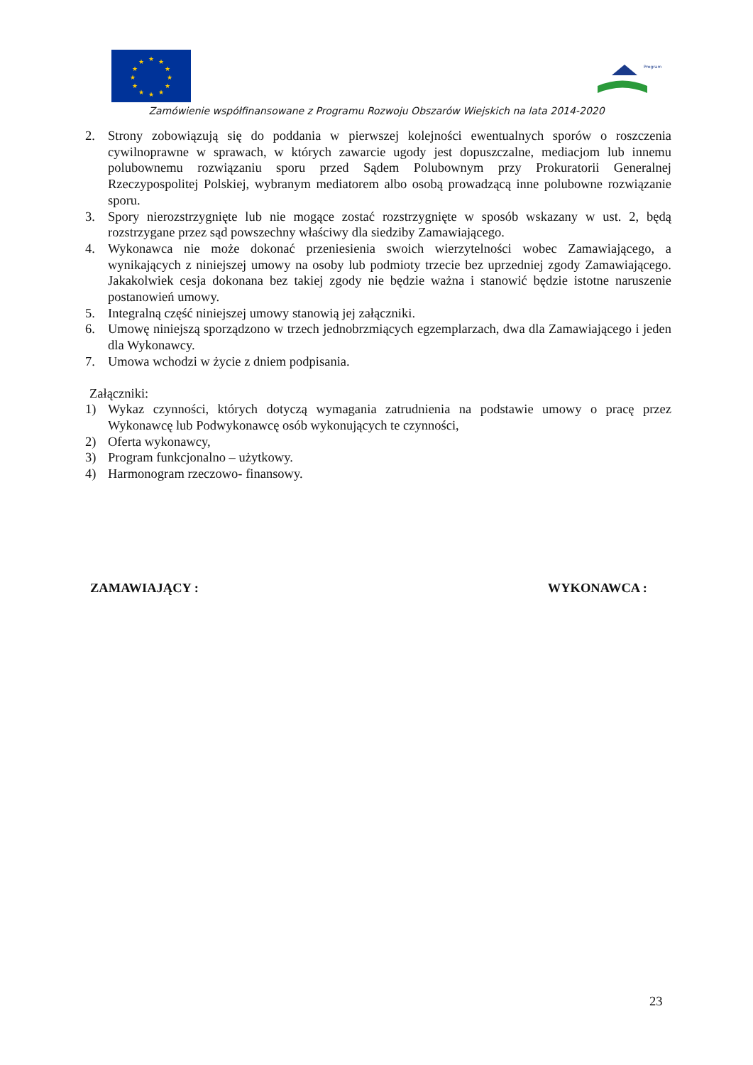★
★
★
★
★
★
★
★
★
★
★
★
Program
Zamówienie współfinansowane z Programu Rozwoju Obszarów Wiejskich na lata 2014-2020
2. Strony zobowiązują się do poddania w pierwszej kolejności ewentualnych sporów o roszczenia cywilnoprawne w sprawach, w których zawarcie ugody jest dopuszczalne, mediacjom lub innemu polubownemu rozwiązaniu sporu przed Sądem Polubownym przy Prokuratorii Generalnej Rzeczypospolitej Polskiej, wybranym mediatorem albo osobą prowadzącą inne polubowne rozwiązanie sporu.
3. Spory nierozstrzygnięte lub nie mogące zostać rozstrzygnięte w sposób wskazany w ust. 2, będą rozstrzygane przez sąd powszechny właściwy dla siedziby Zamawiającego.
4. Wykonawca nie może dokonać przeniesienia swoich wierzytelności wobec Zamawiającego, a wynikających z niniejszej umowy na osoby lub podmioty trzecie bez uprzedniej zgody Zamawiającego. Jakakolwiek cesja dokonana bez takiej zgody nie będzie ważna i stanowić będzie istotne naruszenie postanowień umowy.
5. Integralną część niniejszej umowy stanowią jej załączniki.
6. Umowę niniejszą sporządzono w trzech jednobrzmiących egzemplarzach, dwa dla Zamawiającego i jeden dla Wykonawcy.
7. Umowa wchodzi w życie z dniem podpisania.
Załączniki:
1) Wykaz czynności, których dotyczą wymagania zatrudnienia na podstawie umowy o pracę przez Wykonawcę lub Podwykonawcę osób wykonujących te czynności,
2) Oferta wykonawcy,
3) Program funkcjonalno – użytkowy.
4) Harmonogram rzeczowo- finansowy.
ZAMAWIAJĄCY : WYKONAWCA :
23